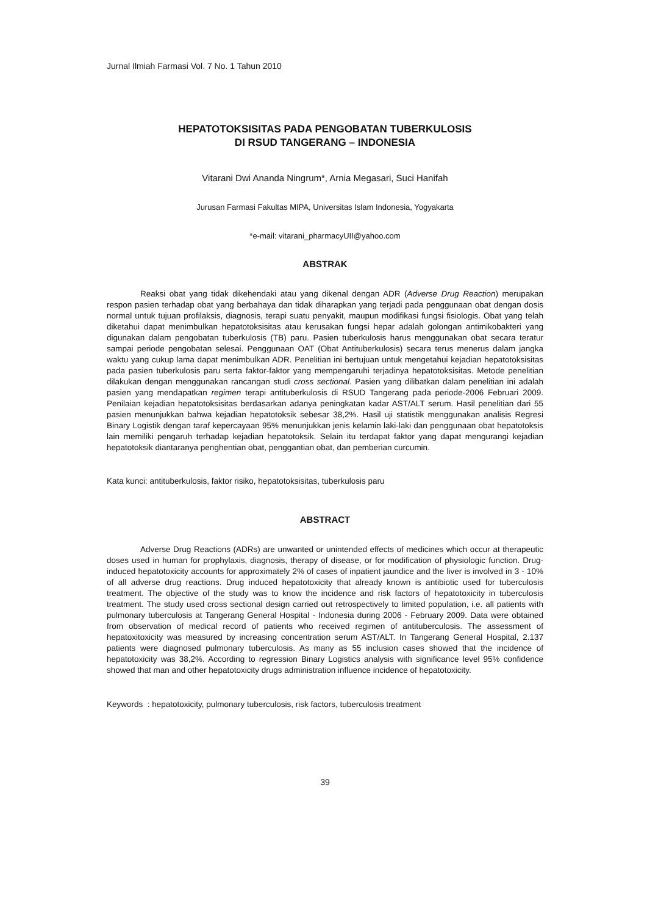Jurnal Ilmiah Farmasi Vol. 7 No. 1 Tahun 2010
HEPATOTOKSISITAS PADA PENGOBATAN TUBERKULOSIS
DI RSUD TANGERANG – INDONESIA
Vitarani Dwi Ananda Ningrum*, Arnia Megasari, Suci Hanifah
Jurusan Farmasi Fakultas MIPA, Universitas Islam Indonesia, Yogyakarta
*e-mail: vitarani_pharmacyUII@yahoo.com
ABSTRAK
Reaksi obat yang tidak dikehendaki atau yang dikenal dengan ADR (Adverse Drug Reaction) merupakan respon pasien terhadap obat yang berbahaya dan tidak diharapkan yang terjadi pada penggunaan obat dengan dosis normal untuk tujuan profilaksis, diagnosis, terapi suatu penyakit, maupun modifikasi fungsi fisiologis. Obat yang telah diketahui dapat menimbulkan hepatotoksisitas atau kerusakan fungsi hepar adalah golongan antimikobakteri yang digunakan dalam pengobatan tuberkulosis (TB) paru. Pasien tuberkulosis harus menggunakan obat secara teratur sampai periode pengobatan selesai. Penggunaan OAT (Obat Antituberkulosis) secara terus menerus dalam jangka waktu yang cukup lama dapat menimbulkan ADR. Penelitian ini bertujuan untuk mengetahui kejadian hepatotoksisitas pada pasien tuberkulosis paru serta faktor-faktor yang mempengaruhi terjadinya hepatotoksisitas. Metode penelitian dilakukan dengan menggunakan rancangan studi cross sectional. Pasien yang dilibatkan dalam penelitian ini adalah pasien yang mendapatkan regimen terapi antituberkulosis di RSUD Tangerang pada periode-2006 Februari 2009. Penilaian kejadian hepatotoksisitas berdasarkan adanya peningkatan kadar AST/ALT serum. Hasil penelitian dari 55 pasien menunjukkan bahwa kejadian hepatotoksik sebesar 38,2%. Hasil uji statistik menggunakan analisis Regresi Binary Logistik dengan taraf kepercayaan 95% menunjukkan jenis kelamin laki-laki dan penggunaan obat hepatotoksis lain memiliki pengaruh terhadap kejadian hepatotoksik. Selain itu terdapat faktor yang dapat mengurangi kejadian hepatotoksik diantaranya penghentian obat, penggantian obat, dan pemberian curcumin.
Kata kunci: antituberkulosis, faktor risiko, hepatotoksisitas, tuberkulosis paru
ABSTRACT
Adverse Drug Reactions (ADRs) are unwanted or unintended effects of medicines which occur at therapeutic doses used in human for prophylaxis, diagnosis, therapy of disease, or for modification of physiologic function. Drug-induced hepatotoxicity accounts for approximately 2% of cases of inpatient jaundice and the liver is involved in 3 - 10% of all adverse drug reactions. Drug induced hepatotoxicity that already known is antibiotic used for tuberculosis treatment. The objective of the study was to know the incidence and risk factors of hepatotoxicity in tuberculosis treatment. The study used cross sectional design carried out retrospectively to limited population, i.e. all patients with pulmonary tuberculosis at Tangerang General Hospital - Indonesia during 2006 - February 2009. Data were obtained from observation of medical record of patients who received regimen of antituberculosis. The assessment of hepatoxitoxicity was measured by increasing concentration serum AST/ALT. In Tangerang General Hospital, 2.137 patients were diagnosed pulmonary tuberculosis. As many as 55 inclusion cases showed that the incidence of hepatotoxicity was 38,2%. According to regression Binary Logistics analysis with significance level 95% confidence showed that man and other hepatotoxicity drugs administration influence incidence of hepatotoxicity.
Keywords : hepatotoxicity, pulmonary tuberculosis, risk factors, tuberculosis treatment
39